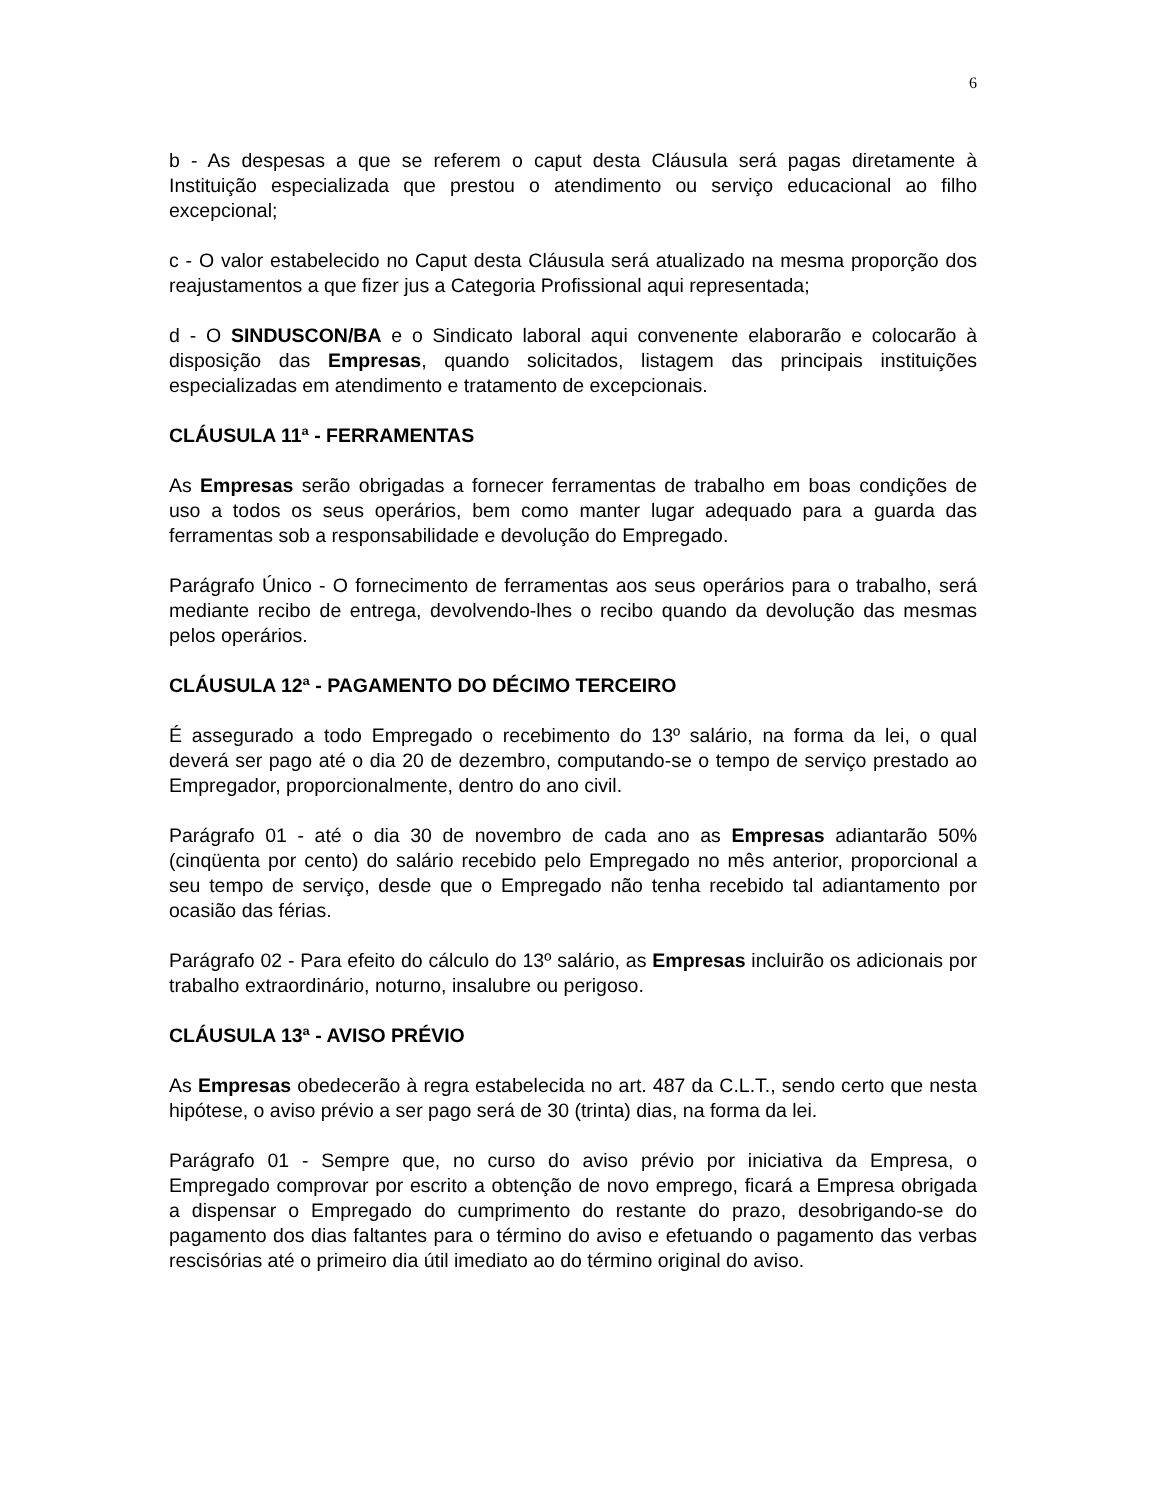6
b - As despesas a que se referem o caput desta Cláusula será pagas diretamente à Instituição especializada que prestou o atendimento ou serviço educacional ao filho excepcional;
c - O valor estabelecido no Caput desta Cláusula será atualizado na mesma proporção dos reajustamentos a que fizer jus a Categoria Profissional aqui representada;
d - O SINDUSCON/BA e o Sindicato laboral aqui convenente elaborarão e colocarão à disposição das Empresas, quando solicitados, listagem das principais instituições especializadas em atendimento e tratamento de excepcionais.
CLÁUSULA 11ª - FERRAMENTAS
As Empresas serão obrigadas a fornecer ferramentas de trabalho em boas condições de uso a todos os seus operários, bem como manter lugar adequado para a guarda das ferramentas sob a responsabilidade e devolução do Empregado.
Parágrafo Único - O fornecimento de ferramentas aos seus operários para o trabalho, será mediante recibo de entrega, devolvendo-lhes o recibo quando da devolução das mesmas pelos operários.
CLÁUSULA 12ª - PAGAMENTO DO DÉCIMO TERCEIRO
É assegurado a todo Empregado o recebimento do 13º salário, na forma da lei, o qual deverá ser pago até o dia 20 de dezembro, computando-se o tempo de serviço prestado ao Empregador, proporcionalmente, dentro do ano civil.
Parágrafo 01 - até o dia 30 de novembro de cada ano as Empresas adiantarão 50% (cinqüenta por cento) do salário recebido pelo Empregado no mês anterior, proporcional a seu tempo de serviço, desde que o Empregado não tenha recebido tal adiantamento por ocasião das férias.
Parágrafo 02 - Para efeito do cálculo do 13º salário, as Empresas incluirão os adicionais por trabalho extraordinário, noturno, insalubre ou perigoso.
CLÁUSULA 13ª - AVISO PRÉVIO
As Empresas obedecerão à regra estabelecida no art. 487 da C.L.T., sendo certo que nesta hipótese, o aviso prévio a ser pago será de 30 (trinta) dias, na forma da lei.
Parágrafo 01 - Sempre que, no curso do aviso prévio por iniciativa da Empresa, o Empregado comprovar por escrito a obtenção de novo emprego, ficará a Empresa obrigada a dispensar o Empregado do cumprimento do restante do prazo, desobrigando-se do pagamento dos dias faltantes para o término do aviso e efetuando o pagamento das verbas rescisórias até o primeiro dia útil imediato ao do término original do aviso.